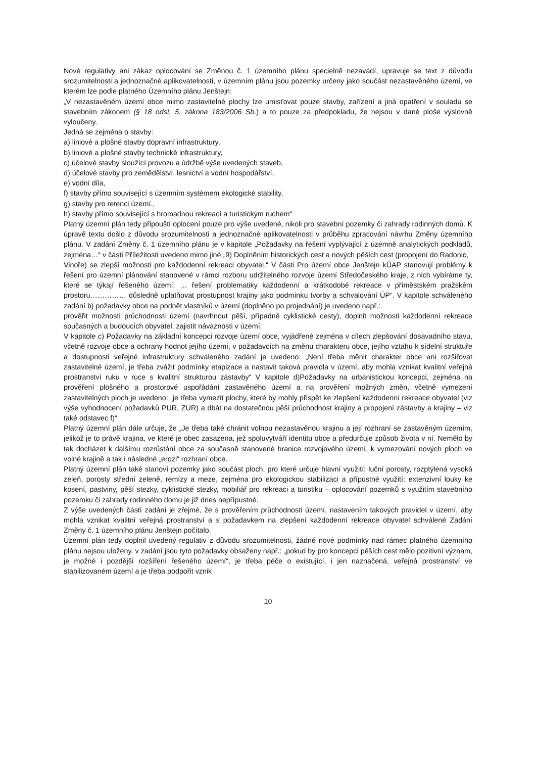Nové regulativy ani zákaz oplocování se Změnou č. 1 územního plánu specielně nezavádí, upravuje se text z důvodu srozumitelnosti a jednoznačné aplikovatelnosti, v územním plánu jsou pozemky určeny jako součást nezastavěného území, ve kterém lze podle platného Územního plánu Jenštejn:
„V nezastavěném území obce mimo zastavitelné plochy lze umisťovat pouze stavby, zařízení a jiná opatření v souladu se stavebním zákonem (§ 18 odst. 5. zákona 183/2006 Sb.) a to pouze za předpokladu, že nejsou v dané ploše výslovně vyloučeny.
Jedná se zejména o stavby:
a) liniové a plošné stavby dopravní infrastruktury,
b) liniové a plošné stavby technické infrastruktury,
c) účelové stavby sloužící provozu a údržbě výše uvedených staveb,
d) účelové stavby pro zemědělství, lesnictví a vodní hospodářství,
e) vodní díla,
f) stavby přímo související s územním systémem ekologické stability,
g) stavby pro retenci území.,
h) stavby přímo související s hromadnou rekreací a turistickým ruchem“
Platný územní plán tedy připouští oplocení pouze pro výše uvedené, nikoli pro stavební pozemky či zahrady rodinných domů. K úpravě textu došlo z důvodu srozumitelnosti a jednoznačné aplikovatelnosti v průběhu zpracování návrhu Změny územního plánu. V zadání Změny č. 1 územního plánu je v kapitole „Požadavky na řešení vyplývající z územně analytických podkladů, zejména…“ v části Příležitosti uvedeno mimo jiné „9) Doplněním historických cest a nových pěších cest (propojení do Radonic,
Vinoře) se zlepší možnosti pro každodenní rekreaci obyvatel.“ V části Pro území obce Jenštejn kÚAP stanovují problémy k řešení pro územní plánování stanovené v rámci rozboru udržitelného rozvoje území Středočeského kraje, z nich vybíráme ty, které se týkají řešeného území: … řešení problematiky každodenní a krátkodobé rekreace v příměstském pražském prostoru…………… důsledně uplatňovat prostupnost krajiny jako podmínku tvorby a schvalování ÚP“. V kapitole schváleného zadání b) požadavky obce na podnět vlastníků v území (doplněno po projednání) je uvedeno např.:
prověřit možnosti průchodnosti území (navrhnout pěší, případně cyklistické cesty), doplnit možnosti každodenní rekreace současných a budoucích obyvatel, zajistit návaznosti v území.
V kapitole c) Požadavky na základní koncepci rozvoje území obce, vyjádřené zejména v cílech zlepšování dosavadního stavu, včetně rozvoje obce a ochrany hodnot jejího území, v požadavcích na změnu charakteru obce, jejího vztahu k sídelní struktuře a dostupnosti veřejné infrastruktury schváleného zadání je uvedeno: „Není třeba měnit charakter obce ani rozšiřovat zastavitelné území, je třeba zvážit podmínky etapizace a nastavit taková pravidla v území, aby mohla vznikat kvalitní veřejná prostranství ruku v ruce s kvalitní strukturou zástavby“ V kapitole d)Požadavky na urbanistickou koncepci, zejména na prověření plošného a prostorové uspořádání zastavěného území a na prověření možných změn, včetně vymezení zastavitelných ploch je uvedeno: „je třeba vymezit plochy, které by mohly přispět ke zlepšení každodenní rekreace obyvatel (viz výše vyhodnocení požadavků PUR, ZUR) a dbát na dostatečnou pěší průchodnost krajiny a propojení zástavby a krajiny – viz také odstavec f)“
Platný územní plán dále určuje, že „Je třeba také chránit volnou nezastavěnou krajinu a její rozhraní se zastavěným územím, jelikož je to právě krajina, ve které je obec zasazena, jež spoluvytváří identitu obce a předurčuje způsob života v ní. Nemělo by tak docházet k dalšímu rozrůstání obce za současně stanovené hranice rozvojového území, k vymezování nových ploch ve volné krajině a tak i následné „erozi“ rozhraní obce.
Platný územní plán také stanoví pozemky jako součást ploch, pro které určuje hlavní využití: luční porosty, rozptýlená vysoká zeleň, porosty střední zeleně, remízy a meze, zejména pro ekologickou stabilizaci a přípustné využití: extenzivní louky ke kosení, pastviny, pěší stezky, cyklistické stezky, mobiliář pro rekreaci a turistiku – oplocování pozemků s využitím stavebního pozemku či zahrady rodinného domu je již dnes nepřípustné.
Z výše uvedených částí zadání je zřejmé, že s prověřením průchodnosti území, nastavením takových pravidel v území, aby mohla vznikat kvalitní veřejná prostranství a s požadavkem na zlepšení každodenní rekreace obyvatel schválené Zadání Změny č. 1 územního plánu Jenštejn počítalo.
Územní plán tedy doplnil uvedený regulativ z důvodu srozumitelnosti, žádné nové podmínky nad rámec platného územního plánu nejsou uloženy. v zadání jsou tyto požadavky obsaženy např.: „pokud by pro koncepci pěších cest mělo pozitivní význam, je možné i pozdější rozšíření řešeného území“, je třeba péče o existující, i jen naznačená, veřejná prostranství ve stabilizovaném území a je třeba podpořit vznik
10